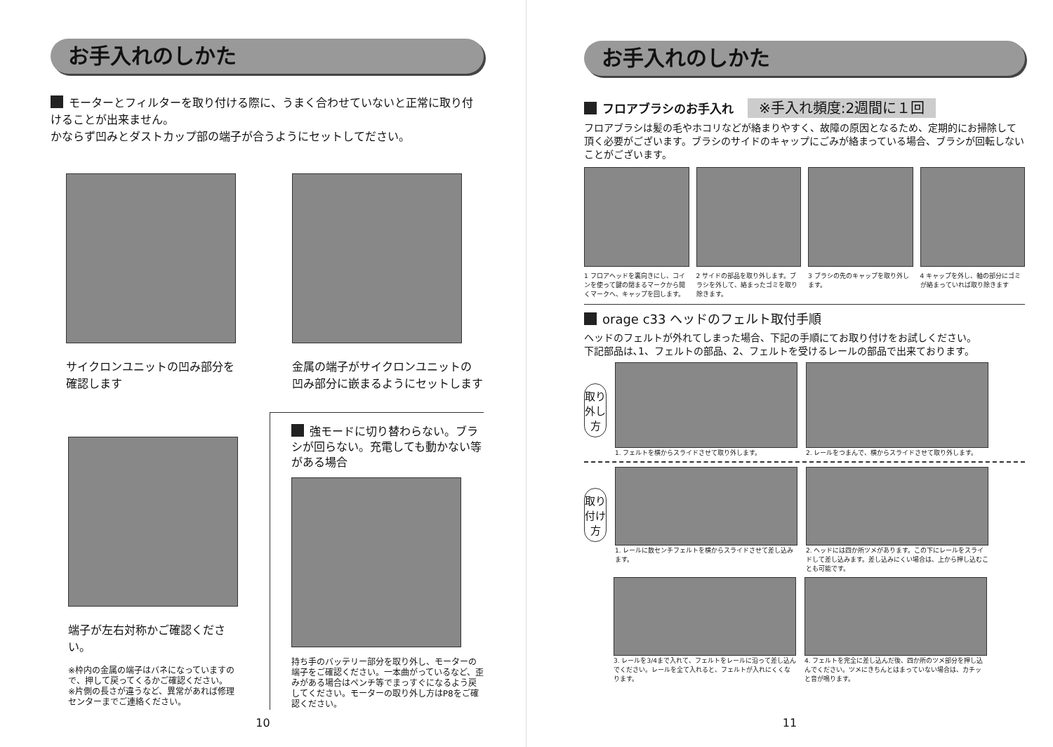お手入れのしかた
モーターとフィルターを取り付ける際に、うまく合わせていないと正常に取り付けることが出来ません。
かならず凹みとダストカップ部の端子が合うようにセットしてださい。
サイクロンユニットの凹み部分を
確認します
金属の端子がサイクロンユニットの
凹み部分に嵌まるようにセットします
端子が左右対称かご確認ください。
※枠内の金属の端子はバネになっていますので、押して戻ってくるかご確認ください。
※片側の長さが違うなど、異常があれば修理センターまでご連絡ください。
強モードに切り替わらない。ブラシが回らない。充電しても動かない等がある場合
持ち手のバッテリー部分を取り外し、モーターの端子をご確認ください。一本曲がっているなど、歪みがある場合はペンチ等でまっすぐになるよう戻してください。モーターの取り外し方はP8をご確認ください。
10
お手入れのしかた
フロアブラシのお手入れ ※手入れ頻度:2週間に１回
フロアブラシは髪の毛やホコリなどが絡まりやすく、故障の原因となるため、定期的にお掃除して頂く必要がございます。ブラシのサイドのキャップにごみが絡まっている場合、ブラシが回転しないことがございます。
1 フロアヘッドを裏向きにし、コインを使って鍵の閉まるマークから開くマークへ、キャップを回します。
2 サイドの部品を取り外します。ブラシを外して、絡まったゴミを取り除きます。
3 ブラシの先のキャップを取り外します。
4 キャップを外し、軸の部分にゴミが絡まっていれば取り除きます
orage c33 ヘッドのフェルト取付手順
ヘッドのフェルトが外れてしまった場合、下記の手順にてお取り付けをお試しください。
下記部品は､1、フェルトの部品、2、フェルトを受けるレールの部品で出来ております。
取り外し方
1. フェルトを横からスライドさせて取り外します。
2. レールをつまんで、横からスライドさせて取り外します。
取り付け方
1. レールに数センチフェルトを横からスライドさせて差し込みます。
2. ヘッドには四か所ツメがあります。この下にレールをスライドして差し込みます。差し込みにくい場合は、上から押し込むことも可能です。
3. レールを3/4まで入れて、フェルトをレールに沿って差し込んでください。レールを全て入れると、フェルトが入れにくくなります。
4. フェルトを完全に差し込んだ後、四か所のツメ部分を押し込んでください。ツメにきちんとはまっていない場合は、カチッと音が鳴ります。
11